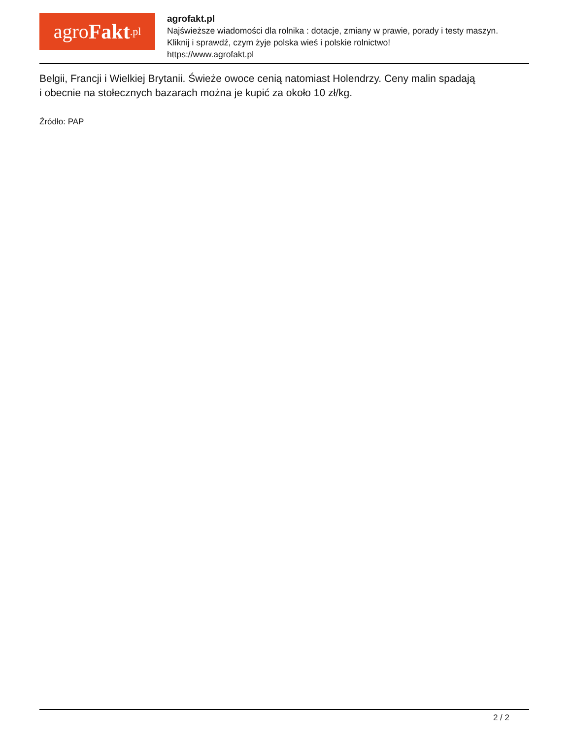agro Fakt.pl
agrofakt.pl
Najświeższe wiadomości dla rolnika : dotacje, zmiany w prawie, porady i testy maszyn.
Kliknij i sprawdź, czym żyje polska wieś i polskie rolnictwo!
https://www.agrofakt.pl
Belgii, Francji i Wielkiej Brytanii. Świeże owoce cenią natomiast Holendrzy. Ceny malin spadają
i obecnie na stołecznych bazarach można je kupić za około 10 zł/kg.
Źródło: PAP
2 / 2